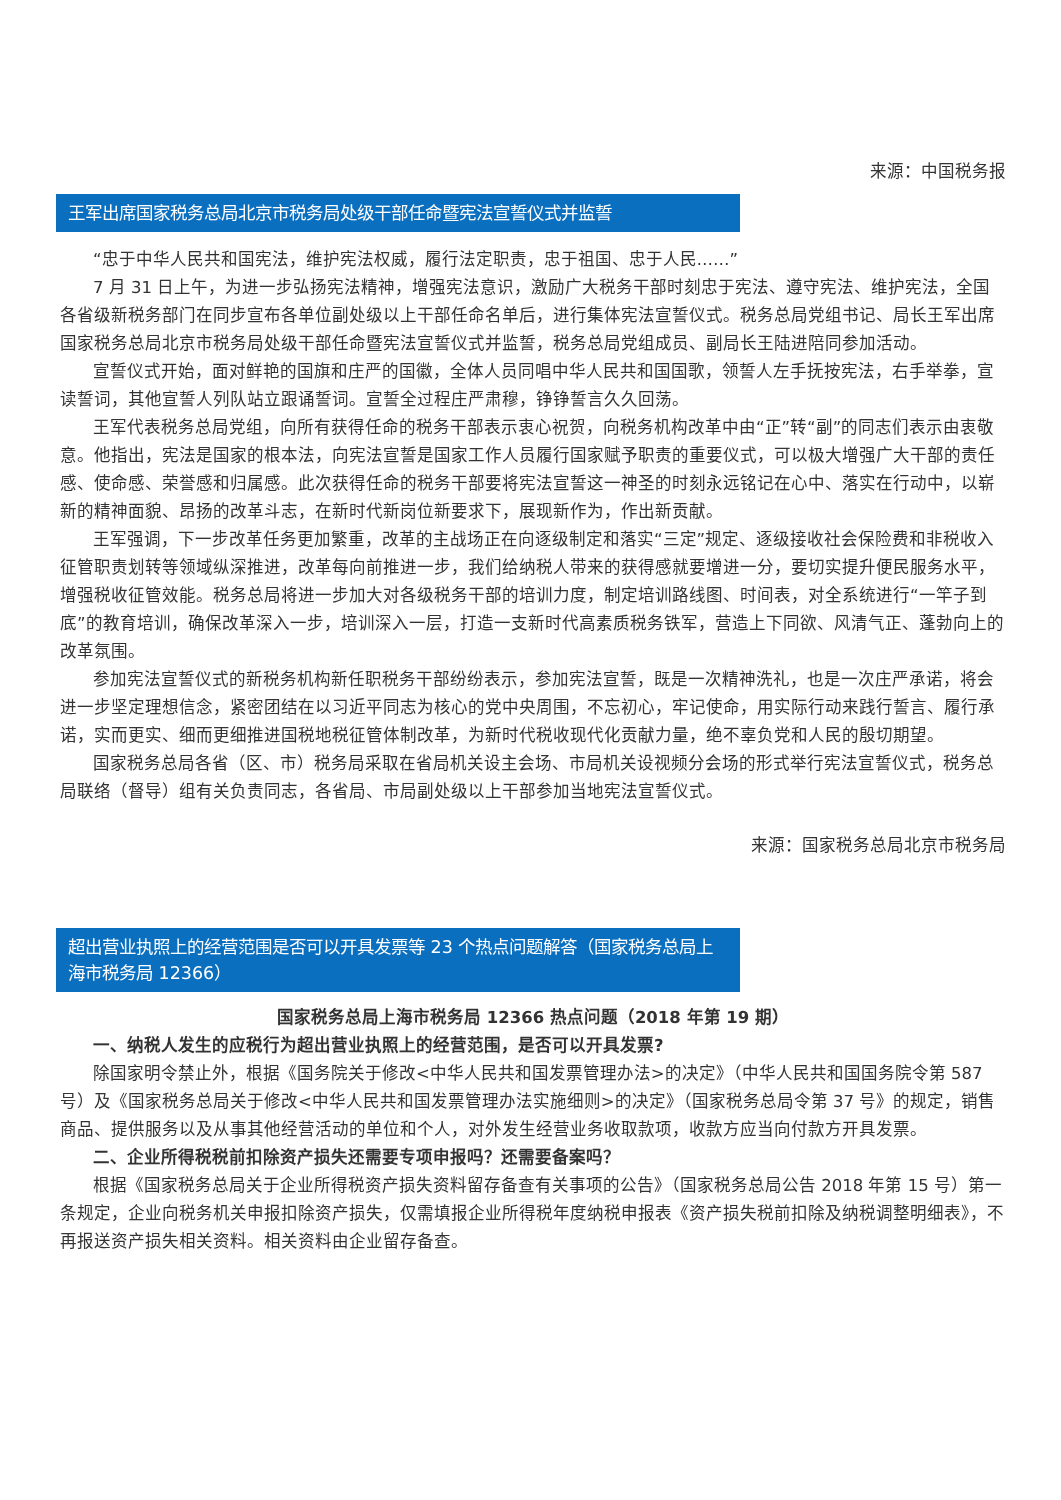来源：中国税务报
王军出席国家税务总局北京市税务局处级干部任命暨宪法宣誓仪式并监誓
“忠于中华人民共和国宪法，维护宪法权威，履行法定职责，忠于祖国、忠于人民……”
7 月 31 日上午，为进一步弘扬宪法精神，增强宪法意识，激励广大税务干部时刻忠于宪法、遵守宪法、维护宪法，全国各省级新税务部门在同步宣布各单位副处级以上干部任命名单后，进行集体宪法宣誓仪式。税务总局党组书记、局长王军出席国家税务总局北京市税务局处级干部任命暨宪法宣誓仪式并监誓，税务总局党组成员、副局长王陆进陪同参加活动。
宣誓仪式开始，面对鲜艳的国旗和庄严的国徽，全体人员同唱中华人民共和国国歌，领誓人左手抚按宪法，右手举拳，宣读誓词，其他宣誓人列队站立跟诵誓词。宣誓全过程庄严肃穆，铮铮誓言久久回荡。
王军代表税务总局党组，向所有获得任命的税务干部表示衷心祝贺，向税务机构改革中由“正”转“副”的同志们表示由衷敬意。他指出，宪法是国家的根本法，向宪法宣誓是国家工作人员履行国家赋予职责的重要仪式，可以极大增强广大干部的责任感、使命感、荣誉感和归属感。此次获得任命的税务干部要将宪法宣誓这一神圣的时刻永远铭记在心中、落实在行动中，以崭新的精神面貌、昂扬的改革斗志，在新时代新岗位新要求下，展现新作为，作出新贡献。
王军强调，下一步改革任务更加繁重，改革的主战场正在向逐级制定和落实“三定”规定、逐级接收社会保险费和非税收入征管职责划转等领域纵深推进，改革每向前推进一步，我们给纳税人带来的获得感就要增进一分，要切实提升便民服务水平，增强税收征管效能。税务总局将进一步加大对各级税务干部的培训力度，制定培训路线图、时间表，对全系统进行“一竿子到底”的教育培训，确保改革深入一步，培训深入一层，打造一支新时代高素质税务铁军，营造上下同欲、风清气正、蓬勃向上的改革氛围。
参加宪法宣誓仪式的新税务机构新任职税务干部纷纷表示，参加宪法宣誓，既是一次精神洗礼，也是一次庄严承诺，将会进一步坚定理想信念，紧密团结在以习近平同志为核心的党中央周围，不忘初心，牢记使命，用实际行动来践行誓言、履行承诺，实而更实、细而更细推进国税地税征管体制改革，为新时代税收现代化贡献力量，绝不辜负党和人民的殷切期望。
国家税务总局各省（区、市）税务局采取在省局机关设主会场、市局机关设视频分会场的形式举行宪法宣誓仪式，税务总局联络（督导）组有关负责同志，各省局、市局副处级以上干部参加当地宪法宣誓仪式。
来源：国家税务总局北京市税务局
超出营业执照上的经营范围是否可以开具发票等 23 个热点问题解答（国家税务总局上海市税务局 12366）
国家税务总局上海市税务局 12366 热点问题（2018 年第 19 期）
一、纳税人发生的应税行为超出营业执照上的经营范围，是否可以开具发票?
除国家明令禁止外，根据《国务院关于修改<中华人民共和国发票管理办法>的决定》（中华人民共和国国务院令第 587 号）及《国家税务总局关于修改<中华人民共和国发票管理办法实施细则>的决定》（国家税务总局令第 37 号》的规定，销售商品、提供服务以及从事其他经营活动的单位和个人，对外发生经营业务收取款项，收款方应当向付款方开具发票。
二、企业所得税税前扣除资产损失还需要专项申报吗？还需要备案吗？
根据《国家税务总局关于企业所得税资产损失资料留存备查有关事项的公告》（国家税务总局公告 2018 年第 15 号）第一条规定，企业向税务机关申报扣除资产损失，仅需填报企业所得税年度纳税申报表《资产损失税前扣除及纳税调整明细表》，不再报送资产损失相关资料。相关资料由企业留存备查。